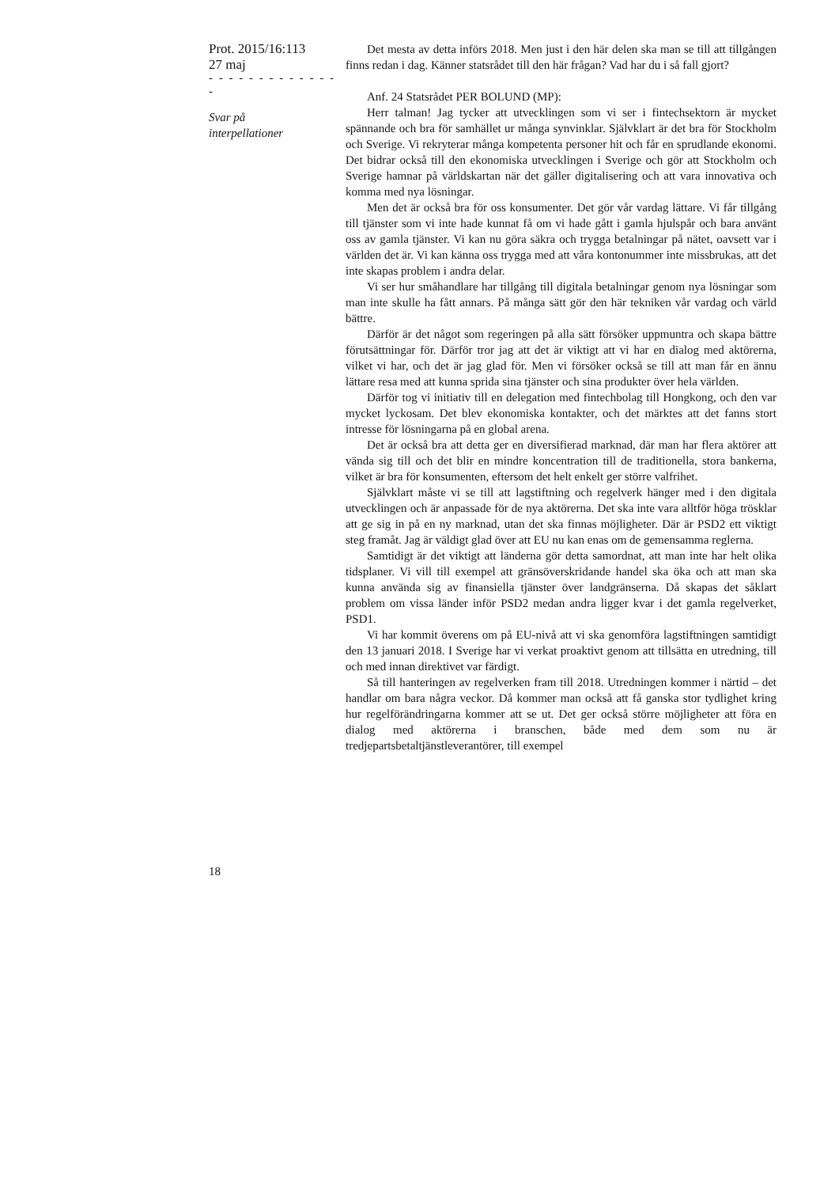Prot. 2015/16:113
27 maj
- - - - - - - - - - - - - -
Svar på
interpellationer
18
Det mesta av detta införs 2018. Men just i den här delen ska man se till att tillgången finns redan i dag. Känner statsrådet till den här frågan? Vad har du i så fall gjort?
Anf. 24 Statsrådet PER BOLUND (MP):
Herr talman! Jag tycker att utvecklingen som vi ser i fintechsektorn är mycket spännande och bra för samhället ur många synvinklar. Självklart är det bra för Stockholm och Sverige. Vi rekryterar många kompetenta personer hit och får en sprudlande ekonomi. Det bidrar också till den ekonomiska utvecklingen i Sverige och gör att Stockholm och Sverige hamnar på världskartan när det gäller digitalisering och att vara innovativa och komma med nya lösningar.
Men det är också bra för oss konsumenter. Det gör vår vardag lättare. Vi får tillgång till tjänster som vi inte hade kunnat få om vi hade gått i gamla hjulspår och bara använt oss av gamla tjänster. Vi kan nu göra säkra och trygga betalningar på nätet, oavsett var i världen det är. Vi kan känna oss trygga med att våra kontonummer inte missbrukas, att det inte skapas problem i andra delar.
Vi ser hur småhandlare har tillgång till digitala betalningar genom nya lösningar som man inte skulle ha fått annars. På många sätt gör den här tekniken vår vardag och värld bättre.
Därför är det något som regeringen på alla sätt försöker uppmuntra och skapa bättre förutsättningar för. Därför tror jag att det är viktigt att vi har en dialog med aktörerna, vilket vi har, och det är jag glad för. Men vi försöker också se till att man får en ännu lättare resa med att kunna sprida sina tjänster och sina produkter över hela världen.
Därför tog vi initiativ till en delegation med fintechbolag till Hongkong, och den var mycket lyckosam. Det blev ekonomiska kontakter, och det märktes att det fanns stort intresse för lösningarna på en global arena.
Det är också bra att detta ger en diversifierad marknad, där man har flera aktörer att vända sig till och det blir en mindre koncentration till de traditionella, stora bankerna, vilket är bra för konsumenten, eftersom det helt enkelt ger större valfrihet.
Självklart måste vi se till att lagstiftning och regelverk hänger med i den digitala utvecklingen och är anpassade för de nya aktörerna. Det ska inte vara alltför höga trösklar att ge sig in på en ny marknad, utan det ska finnas möjligheter. Där är PSD2 ett viktigt steg framåt. Jag är väldigt glad över att EU nu kan enas om de gemensamma reglerna.
Samtidigt är det viktigt att länderna gör detta samordnat, att man inte har helt olika tidsplaner. Vi vill till exempel att gränsöverskridande handel ska öka och att man ska kunna använda sig av finansiella tjänster över landgränserna. Då skapas det såklart problem om vissa länder inför PSD2 medan andra ligger kvar i det gamla regelverket, PSD1.
Vi har kommit överens om på EU-nivå att vi ska genomföra lagstiftningen samtidigt den 13 januari 2018. I Sverige har vi verkat proaktivt genom att tillsätta en utredning, till och med innan direktivet var färdigt.
Så till hanteringen av regelverken fram till 2018. Utredningen kommer i närtid – det handlar om bara några veckor. Då kommer man också att få ganska stor tydlighet kring hur regelförändringarna kommer att se ut. Det ger också större möjligheter att föra en dialog med aktörerna i branschen, både med dem som nu är tredjepartsbetaltjänstleverantörer, till exempel